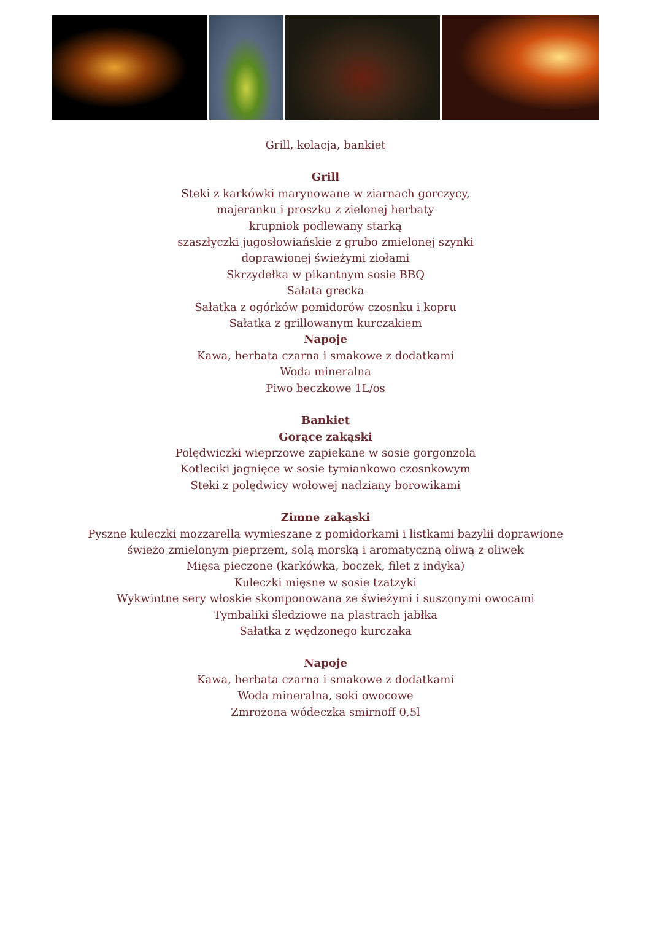Grill, kolacja, bankiet
Grill
Steki z karkówki marynowane w ziarnach gorczycy,
majeranku i proszku z zielonej herbaty
krupniok podlewany starką
szaszłyczki jugosłowiańskie z grubo zmielonej szynki
doprawionej świeżymi ziołami
Skrzydełka w pikantnym sosie BBQ
Sałata grecka
Sałatka z ogórków pomidorów czosnku i kopru
Sałatka z grillowanym kurczakiem
Napoje
Kawa, herbata czarna i smakowe z dodatkami
Woda mineralna
Piwo beczkowe 1L/os
Bankiet
Gorące zakąski
Polędwiczki wieprzowe zapiekane w sosie gorgonzola
Kotleciki jagnięce w sosie tymiankowo czosnkowym
Steki z polędwicy wołowej nadziany borowikami
Zimne zakąski
Pyszne kuleczki mozzarella wymieszane z pomidorkami i listkami bazylii doprawione
świeżo zmielonym pieprzem, solą morską i aromatyczną oliwą z oliwek
Mięsa pieczone (karkówka, boczek, filet z indyka)
Kuleczki mięsne w sosie tzatzyki
Wykwintne sery włoskie skomponowana ze świeżymi i suszonymi owocami
Tymbaliki śledziowe na plastrach jabłka
Sałatka z wędzonego kurczaka
Napoje
Kawa, herbata czarna i smakowe z dodatkami
Woda mineralna, soki owocowe
Zmrożona wódeczka smirnoff 0,5l